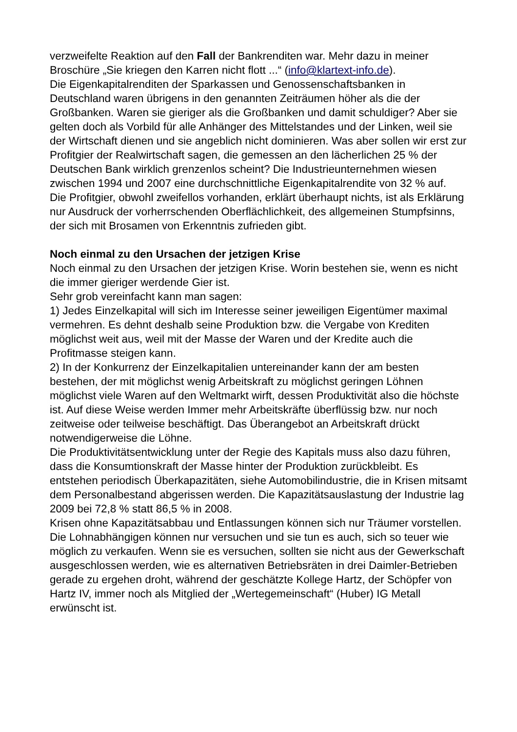verzweifelte Reaktion auf den Fall der Bankrenditen war. Mehr dazu in meiner Broschüre „Sie kriegen den Karren nicht flott ...“ (info@klartext-info.de).
Die Eigenkapitalrenditen der Sparkassen und Genossenschaftsbanken in Deutschland waren übrigens in den genannten Zeiträumen höher als die der Großbanken. Waren sie gieriger als die Großbanken und damit schuldiger? Aber sie gelten doch als Vorbild für alle Anhänger des Mittelstandes und der Linken, weil sie der Wirtschaft dienen und sie angeblich nicht dominieren. Was aber sollen wir erst zur Profitgier der Realwirtschaft sagen, die gemessen an den lächerlichen 25 % der Deutschen Bank wirklich grenzenlos scheint? Die Industrieunternehmen wiesen zwischen 1994 und 2007 eine durchschnittliche Eigenkapitalrendite von 32 % auf.
Die Profitgier, obwohl zweifellos vorhanden, erklärt überhaupt nichts, ist als Erklärung nur Ausdruck der vorherrschenden Oberflächlichkeit, des allgemeinen Stumpfsinns, der sich mit Brosamen von Erkenntnis zufrieden gibt.
Noch einmal zu den Ursachen der jetzigen Krise
Noch einmal zu den Ursachen der jetzigen Krise. Worin bestehen sie, wenn es nicht die immer gieriger werdende Gier ist.
Sehr grob vereinfacht kann man sagen:
1) Jedes Einzelkapital will sich im Interesse seiner jeweiligen Eigentümer maximal vermehren. Es dehnt deshalb seine Produktion bzw. die Vergabe von Krediten möglichst weit aus, weil mit der Masse der Waren und der Kredite auch die Profitmasse steigen kann.
2) In der Konkurrenz der Einzelkapitalien untereinander kann der am besten bestehen, der mit möglichst wenig Arbeitskraft zu möglichst geringen Löhnen möglichst viele Waren auf den Weltmarkt wirft, dessen Produktivität also die höchste ist. Auf diese Weise werden Immer mehr Arbeitskräfte überflüssig bzw. nur noch zeitweise oder teilweise beschäftigt. Das Überangebot an Arbeitskraft drückt notwendigerweise die Löhne.
Die Produktivitätsentwicklung unter der Regie des Kapitals muss also dazu führen, dass die Konsumtionskraft der Masse hinter der Produktion zurückbleibt. Es entstehen periodisch Überkapazitäten, siehe Automobilindustrie, die in Krisen mitsamt dem Personalbestand abgerissen werden. Die Kapazitätsauslastung der Industrie lag 2009 bei 72,8 % statt 86,5 % in 2008.
Krisen ohne Kapazitätsabbau und Entlassungen können sich nur Träumer vorstellen. Die Lohnabhängigen können nur versuchen und sie tun es auch, sich so teuer wie möglich zu verkaufen. Wenn sie es versuchen, sollten sie nicht aus der Gewerkschaft ausgeschlossen werden, wie es alternativen Betriebsräten in drei Daimler-Betrieben gerade zu ergehen droht, während der geschätzte Kollege Hartz, der Schöpfer von Hartz IV, immer noch als Mitglied der „Wertegemeinschaft“ (Huber) IG Metall erwünscht ist.